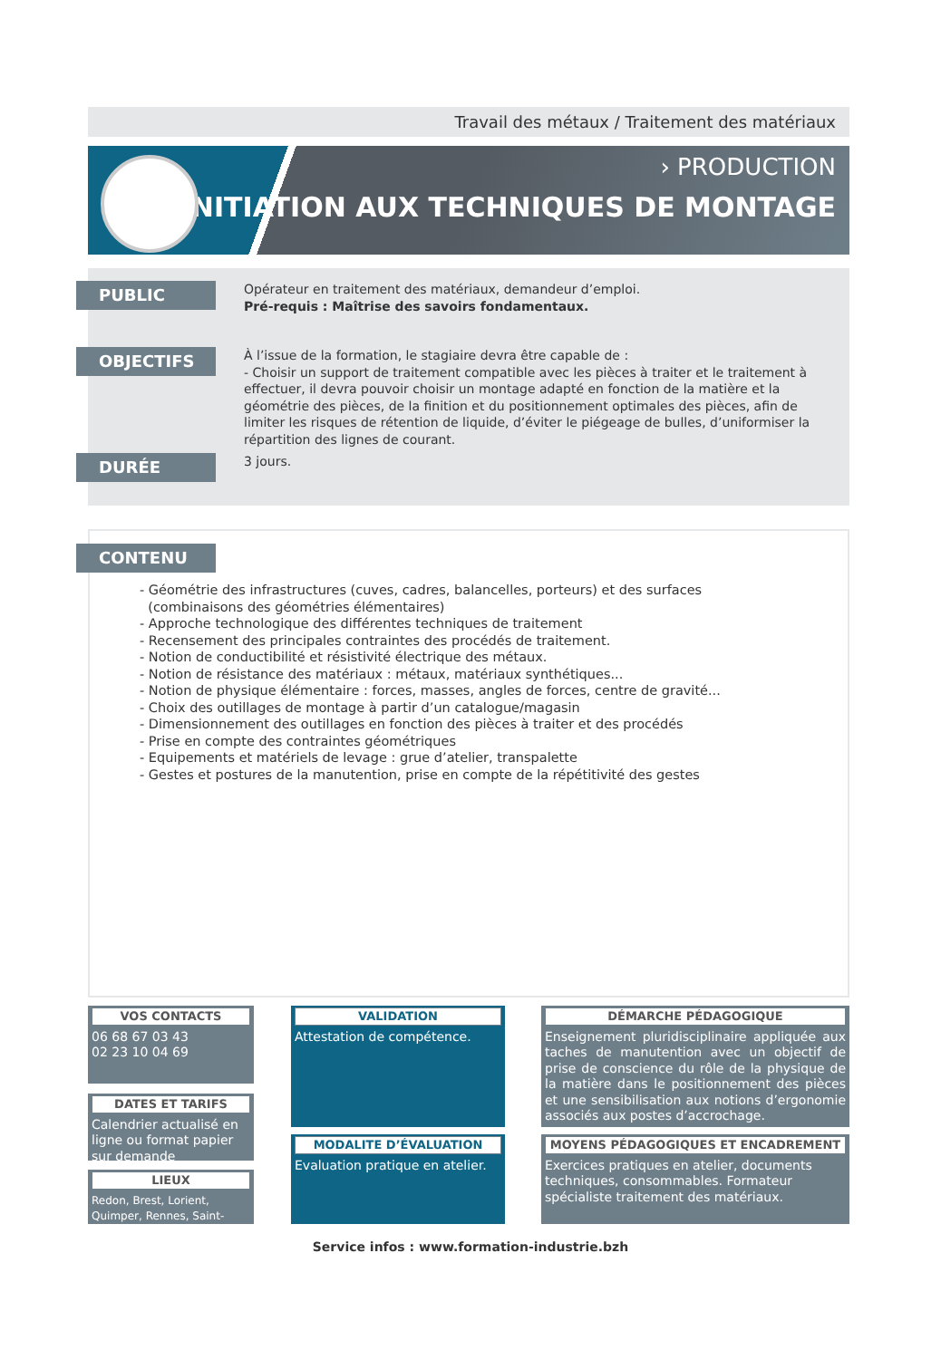Travail des métaux / Traitement des matériaux
› PRODUCTION
INITIATION AUX TECHNIQUES DE MONTAGE
PUBLIC
Opérateur en traitement des matériaux, demandeur d’emploi.
Pré-requis : Maîtrise des savoirs fondamentaux.
OBJECTIFS
À l’issue de la formation, le stagiaire devra être capable de :
- Choisir un support de traitement compatible avec les pièces à traiter et le traitement à effectuer, il devra pouvoir choisir un montage adapté en fonction de la matière et la géométrie des pièces, de la finition et du positionnement optimales des pièces, afin de limiter les risques de rétention de liquide, d’éviter le piégeage de bulles, d’uniformiser la répartition des lignes de courant.
DURÉE
3 jours.
CONTENU
- Géométrie des infrastructures (cuves, cadres, balancelles, porteurs) et des surfaces
(combinaisons des géométries élémentaires)
- Approche technologique des différentes techniques de traitement
- Recensement des principales contraintes des procédés de traitement.
- Notion de conductibilité et résistivité électrique des métaux.
- Notion de résistance des matériaux : métaux, matériaux synthétiques...
- Notion de physique élémentaire : forces, masses, angles de forces, centre de gravité...
- Choix des outillages de montage à partir d’un catalogue/magasin
- Dimensionnement des outillages en fonction des pièces à traiter et des procédés
- Prise en compte des contraintes géométriques
- Equipements et matériels de levage : grue d’atelier, transpalette
- Gestes et postures de la manutention, prise en compte de la répétitivité des gestes
VOS CONTACTS
06 68 67 03 43
02 23 10 04 69
DATES ET TARIFS
Calendrier actualisé en ligne ou format papier sur demande
LIEUX
Redon, Brest, Lorient, Quimper, Rennes, Saint-Brieuc
VALIDATION
Attestation de compétence.
MODALITE D’ÉVALUATION
Evaluation pratique en atelier.
DÉMARCHE PÉDAGOGIQUE
Enseignement pluridisciplinaire appliquée aux taches de manutention avec un objectif de prise de conscience du rôle de la physique de la matière dans le positionnement des pièces et une sensibilisation aux notions d’ergonomie associés aux postes d’accrochage.
MOYENS PÉDAGOGIQUES ET ENCADREMENT
Exercices pratiques en atelier, documents techniques, consommables. Formateur spécialiste traitement des matériaux.
Service infos : www.formation-industrie.bzh